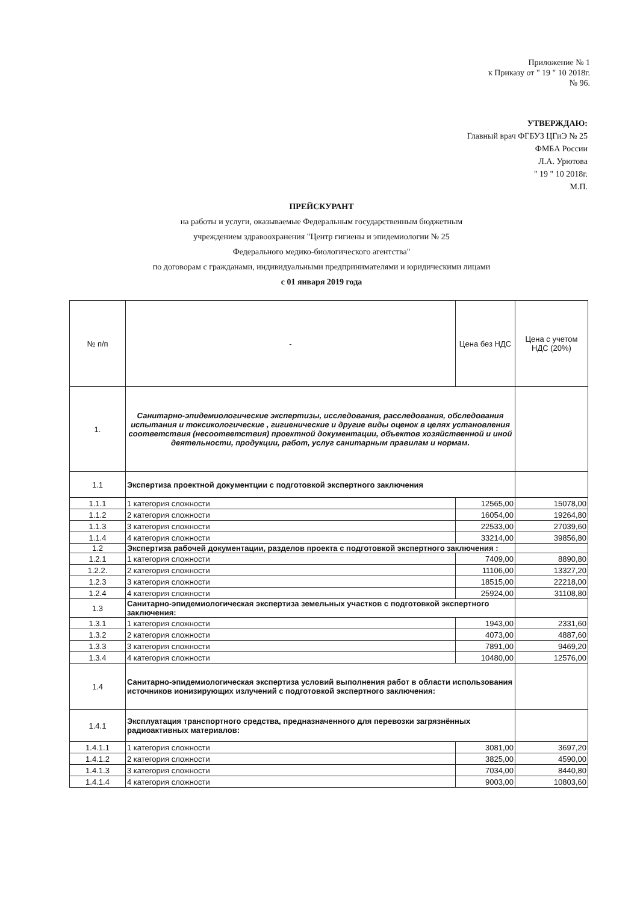Приложение № 1
к Приказу от " 19 " 10 2018г.
№ 96.
УТВЕРЖДАЮ:
Главный врач ФГБУЗ ЦГиЭ № 25
ФМБА России
Л.А. Урютова
" 19 " 10 2018г.
М.П.
ПРЕЙСКУРАНТ
на работы и услуги, оказываемые Федеральным государственным бюджетным
учреждением здравоохранения "Центр гигиены и эпидемиологии № 25
Федерального медико-биологического агентства"
по договорам с гражданами, индивидуальными предпринимателями и юридическими лицами
с 01 января 2019 года
| № п/п | - | Цена без НДС | Цена с учетом НДС (20%) |
| --- | --- | --- | --- |
| 1. | Санитарно-эпидемиологические экспертизы, исследования, расследования, обследования испытания и токсикологические , гигиенические и другие виды оценок в целях установления соответствия (несоответствия) проектной документации, объектов хозяйственной и иной деятельности, продукции, работ, услуг санитарным правилам и нормам. | | |
| 1.1 | Экспертиза проектной документции с подготовкой экспертного заключения | | |
| 1.1.1 | 1 категория сложности | 12565,00 | 15078,00 |
| 1.1.2 | 2 категория сложности | 16054,00 | 19264,80 |
| 1.1.3 | 3 категория сложности | 22533,00 | 27039,60 |
| 1.1.4 | 4 категория сложности | 33214,00 | 39856,80 |
| 1.2 | Экспертиза рабочей документации, разделов проекта с подготовкой экспертного заключения : | | |
| 1.2.1 | 1 категория сложности | 7409,00 | 8890,80 |
| 1.2.2. | 2 категория сложности | 11106,00 | 13327,20 |
| 1.2.3 | 3 категория сложности | 18515,00 | 22218,00 |
| 1.2.4 | 4 категория сложности | 25924,00 | 31108,80 |
| 1.3 | Санитарно-эпидемиологическая экспертиза земельных участков с подготовкой экспертного заключения: | | |
| 1.3.1 | 1 категория сложности | 1943,00 | 2331,60 |
| 1.3.2 | 2 категория сложности | 4073,00 | 4887,60 |
| 1.3.3 | 3 категория сложности | 7891,00 | 9469,20 |
| 1.3.4 | 4 категория сложности | 10480,00 | 12576,00 |
| 1.4 | Санитарно-эпидемиологическая экспертиза условий выполнения работ в области использования источников ионизирующих излучений с подготовкой экспертного заключения: | | |
| 1.4.1 | Эксплуатация транспортного средства, предназначенного для перевозки загрязнённых радиоактивных материалов: | | |
| 1.4.1.1 | 1 категория сложности | 3081,00 | 3697,20 |
| 1.4.1.2 | 2 категория сложности | 3825,00 | 4590,00 |
| 1.4.1.3 | 3 категория сложности | 7034,00 | 8440,80 |
| 1.4.1.4 | 4 категория сложности | 9003,00 | 10803,60 |